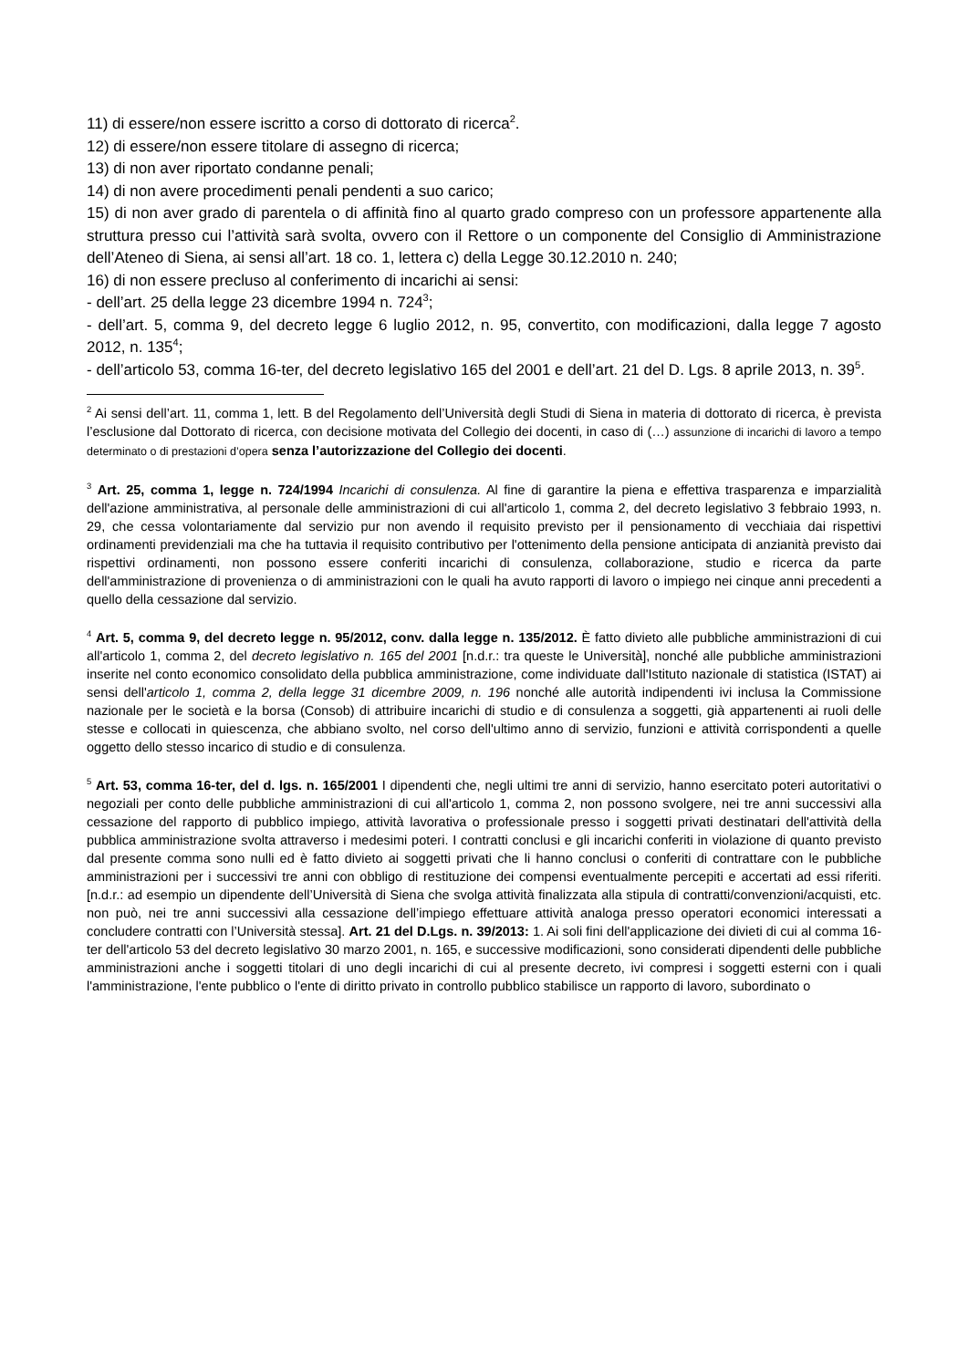11) di essere/non essere iscritto a corso di dottorato di ricerca<sup>2</sup>.
12) di essere/non essere titolare di assegno di ricerca;
13) di non aver riportato condanne penali;
14) di non avere procedimenti penali pendenti a suo carico;
15) di non aver grado di parentela o di affinità fino al quarto grado compreso con un professore appartenente alla struttura presso cui l’attività sarà svolta, ovvero con il Rettore o un componente del Consiglio di Amministrazione dell’Ateneo di Siena, ai sensi all’art. 18 co. 1, lettera c) della Legge 30.12.2010 n. 240;
16) di non essere precluso al conferimento di incarichi ai sensi:
- dell’art. 25 della legge 23 dicembre 1994 n. 724<sup>3</sup>;
- dell’art. 5, comma 9, del decreto legge 6 luglio 2012, n. 95, convertito, con modificazioni, dalla legge 7 agosto 2012, n. 135<sup>4</sup>;
- dell’articolo 53, comma 16-ter, del decreto legislativo 165 del 2001 e dell’art. 21 del D. Lgs. 8 aprile 2013, n. 39<sup>5</sup>.
<sup>2</sup> Ai sensi dell’art. 11, comma 1, lett. B del Regolamento dell’Università degli Studi di Siena in materia di dottorato di ricerca, è prevista l’esclusione dal Dottorato di ricerca, con decisione motivata del Collegio dei docenti, in caso di (…) assunzione di incarichi di lavoro a tempo determinato o di prestazioni d’opera senza l’autorizzazione del Collegio dei docenti.
<sup>3</sup> Art. 25, comma 1, legge n. 724/1994 Incarichi di consulenza. Al fine di garantire la piena e effettiva trasparenza e imparzialità dell'azione amministrativa, al personale delle amministrazioni di cui all'articolo 1, comma 2, del decreto legislativo 3 febbraio 1993, n. 29, che cessa volontariamente dal servizio pur non avendo il requisito previsto per il pensionamento di vecchiaia dai rispettivi ordinamenti previdenziali ma che ha tuttavia il requisito contributivo per l'ottenimento della pensione anticipata di anzianità previsto dai rispettivi ordinamenti, non possono essere conferiti incarichi di consulenza, collaborazione, studio e ricerca da parte dell'amministrazione di provenienza o di amministrazioni con le quali ha avuto rapporti di lavoro o impiego nei cinque anni precedenti a quello della cessazione dal servizio.
<sup>4</sup> Art. 5, comma 9, del decreto legge n. 95/2012, conv. dalla legge n. 135/2012. È fatto divieto alle pubbliche amministrazioni di cui all'articolo 1, comma 2, del decreto legislativo n. 165 del 2001 [n.d.r.: tra queste le Università], nonché alle pubbliche amministrazioni inserite nel conto economico consolidato della pubblica amministrazione, come individuate dall'Istituto nazionale di statistica (ISTAT) ai sensi dell'articolo 1, comma 2, della legge 31 dicembre 2009, n. 196 nonché alle autorità indipendenti ivi inclusa la Commissione nazionale per le società e la borsa (Consob) di attribuire incarichi di studio e di consulenza a soggetti, già appartenenti ai ruoli delle stesse e collocati in quiescenza, che abbiano svolto, nel corso dell'ultimo anno di servizio, funzioni e attività corrispondenti a quelle oggetto dello stesso incarico di studio e di consulenza.
<sup>5</sup> Art. 53, comma 16-ter, del d. lgs. n. 165/2001 I dipendenti che, negli ultimi tre anni di servizio, hanno esercitato poteri autoritativi o negoziali per conto delle pubbliche amministrazioni di cui all'articolo 1, comma 2, non possono svolgere, nei tre anni successivi alla cessazione del rapporto di pubblico impiego, attività lavorativa o professionale presso i soggetti privati destinatari dell'attività della pubblica amministrazione svolta attraverso i medesimi poteri. I contratti conclusi e gli incarichi conferiti in violazione di quanto previsto dal presente comma sono nulli ed è fatto divieto ai soggetti privati che li hanno conclusi o conferiti di contrattare con le pubbliche amministrazioni per i successivi tre anni con obbligo di restituzione dei compensi eventualmente percepiti e accertati ad essi riferiti. [n.d.r.: ad esempio un dipendente dell’Università di Siena che svolga attività finalizzata alla stipula di contratti/convenzioni/acquisti, etc. non può, nei tre anni successivi alla cessazione dell’impiego effettuare attività analoga presso operatori economici interessati a concludere contratti con l’Università stessa]. Art. 21 del D.Lgs. n. 39/2013: 1. Ai soli fini dell'applicazione dei divieti di cui al comma 16-ter dell'articolo 53 del decreto legislativo 30 marzo 2001, n. 165, e successive modificazioni, sono considerati dipendenti delle pubbliche amministrazioni anche i soggetti titolari di uno degli incarichi di cui al presente decreto, ivi compresi i soggetti esterni con i quali l'amministrazione, l'ente pubblico o l'ente di diritto privato in controllo pubblico stabilisce un rapporto di lavoro, subordinato o